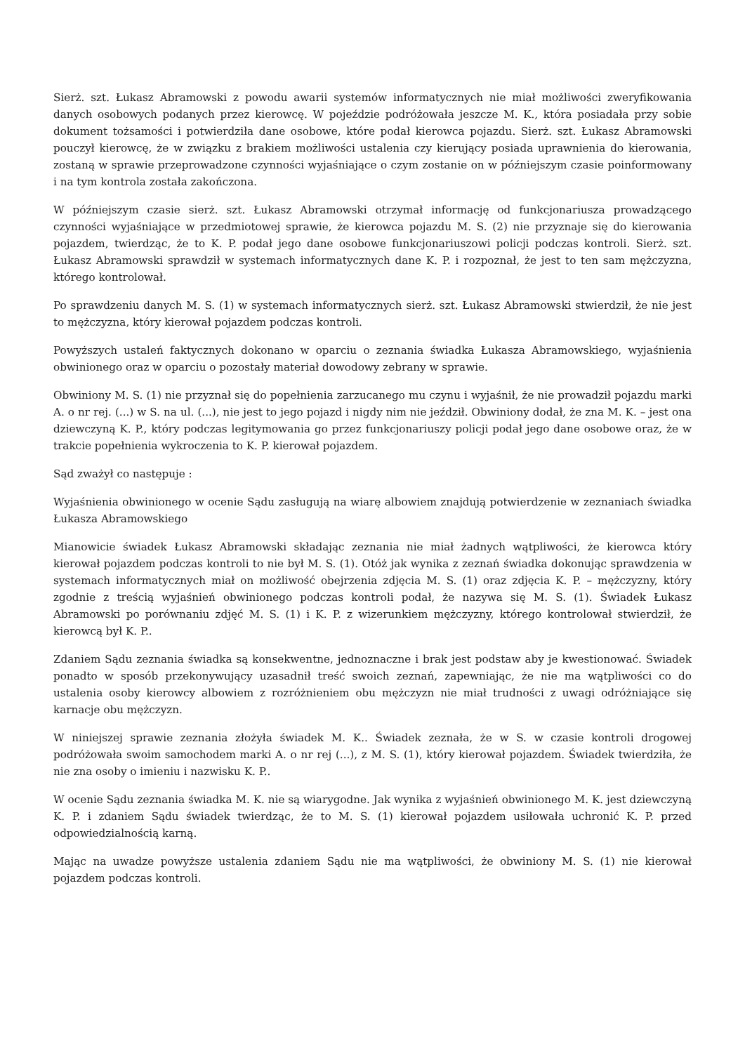Sierż. szt. Łukasz Abramowski z powodu awarii systemów informatycznych nie miał możliwości zweryfikowania danych osobowych podanych przez kierowcę. W pojeździe podróżowała jeszcze M. K., która posiadała przy sobie dokument tożsamości i potwierdziła dane osobowe, które podał kierowca pojazdu. Sierż. szt. Łukasz Abramowski pouczył kierowcę, że w związku z brakiem możliwości ustalenia czy kierujący posiada uprawnienia do kierowania, zostaną w sprawie przeprowadzone czynności wyjaśniające o czym zostanie on w późniejszym czasie poinformowany i na tym kontrola została zakończona.
W późniejszym czasie sierż. szt. Łukasz Abramowski otrzymał informację od funkcjonariusza prowadzącego czynności wyjaśniające w przedmiotowej sprawie, że kierowca pojazdu M. S. (2) nie przyznaje się do kierowania pojazdem, twierdząc, że to K. P. podał jego dane osobowe funkcjonariuszowi policji podczas kontroli. Sierż. szt. Łukasz Abramowski sprawdził w systemach informatycznych dane K. P. i rozpoznał, że jest to ten sam mężczyzna, którego kontrolował.
Po sprawdzeniu danych M. S. (1) w systemach informatycznych sierż. szt. Łukasz Abramowski stwierdził, że nie jest to mężczyzna, który kierował pojazdem podczas kontroli.
Powyższych ustaleń faktycznych dokonano w oparciu o zeznania świadka Łukasza Abramowskiego, wyjaśnienia obwinionego oraz w oparciu o pozostały materiał dowodowy zebrany w sprawie.
Obwiniony M. S. (1) nie przyznał się do popełnienia zarzucanego mu czynu i wyjaśnił, że nie prowadził pojazdu marki A. o nr rej. (...) w S. na ul. (...), nie jest to jego pojazd i nigdy nim nie jeździł. Obwiniony dodał, że zna M. K. – jest ona dziewczyną K. P., który podczas legitymowania go przez funkcjonariuszy policji podał jego dane osobowe oraz, że w trakcie popełnienia wykroczenia to K. P. kierował pojazdem.
Sąd zważył co następuje :
Wyjaśnienia obwinionego w ocenie Sądu zasługują na wiarę albowiem znajdują potwierdzenie w zeznaniach świadka Łukasza Abramowskiego
Mianowicie świadek Łukasz Abramowski składając zeznania nie miał żadnych wątpliwości, że kierowca który kierował pojazdem podczas kontroli to nie był M. S. (1). Otóż jak wynika z zeznań świadka dokonując sprawdzenia w systemach informatycznych miał on możliwość obejrzenia zdjęcia M. S. (1) oraz zdjęcia K. P. – mężczyzny, który zgodnie z treścią wyjaśnień obwinionego podczas kontroli podał, że nazywa się M. S. (1). Świadek Łukasz Abramowski po porównaniu zdjęć M. S. (1) i K. P. z wizerunkiem mężczyzny, którego kontrolował stwierdził, że kierowcą był K. P..
Zdaniem Sądu zeznania świadka są konsekwentne, jednoznaczne i brak jest podstaw aby je kwestionować. Świadek ponadto w sposób przekonywujący uzasadnił treść swoich zeznań, zapewniając, że nie ma wątpliwości co do ustalenia osoby kierowcy albowiem z rozróżnieniem obu mężczyzn nie miał trudności z uwagi odróżniające się karnacje obu mężczyzn.
W niniejszej sprawie zeznania złożyła świadek M. K.. Świadek zeznała, że w S. w czasie kontroli drogowej podróżowała swoim samochodem marki A. o nr rej (...), z M. S. (1), który kierował pojazdem. Świadek twierdziła, że nie zna osoby o imieniu i nazwisku K. P..
W ocenie Sądu zeznania świadka M. K. nie są wiarygodne. Jak wynika z wyjaśnień obwinionego M. K. jest dziewczyną K. P. i zdaniem Sądu świadek twierdząc, że to M. S. (1) kierował pojazdem usiłowała uchronić K. P. przed odpowiedzialnością karną.
Mając na uwadze powyższe ustalenia zdaniem Sądu nie ma wątpliwości, że obwiniony M. S. (1) nie kierował pojazdem podczas kontroli.